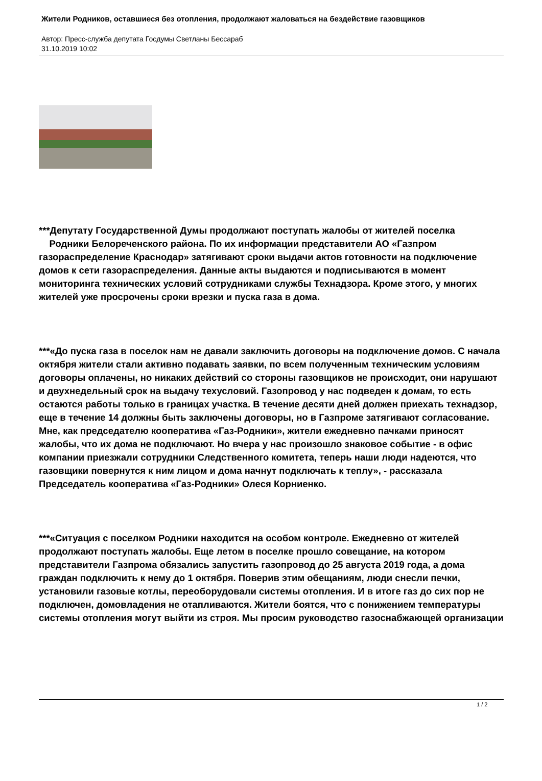Жители Родников, оставшиеся без отопления, продолжают жаловаться на бездействие газовщиков
Автор: Пресс-служба депутата Госдумы Светланы Бессараб
31.10.2019 10:02
***Депутату Государственной Думы продолжают поступать жалобы от жителей поселка Родники Белореченского района. По их информации представители АО «Газпром газораспределение Краснодар» затягивают сроки выдачи актов готовности на подключение домов к сети газораспределения. Данные акты выдаются и подписываются в момент мониторинга технических условий сотрудниками службы Технадзора. Кроме этого, у многих жителей уже просрочены сроки врезки и пуска газа в дома.
***«До пуска газа в поселок нам не давали заключить договоры на подключение домов. С начала октября жители стали активно подавать заявки, по всем полученным техническим условиям договоры оплачены, но никаких действий со стороны газовщиков не происходит, они нарушают и двухнедельный срок на выдачу техусловий. Газопровод у нас подведен к домам, то есть остаются работы только в границах участка. В течение десяти дней должен приехать технадзор, еще в течение 14 должны быть заключены договоры, но в Газпроме затягивают согласование. Мне, как председателю кооператива «Газ-Родники», жители ежедневно пачками приносят жалобы, что их дома не подключают. Но вчера у нас произошло знаковое событие - в офис компании приезжали сотрудники Следственного комитета, теперь наши люди надеются, что газовщики повернутся к ним лицом и дома начнут подключать к теплу», - рассказала Председатель кооператива «Газ-Родники» Олеся Корниенко.
***«Ситуация с поселком Родники находится на особом контроле. Ежедневно от жителей продолжают поступать жалобы. Еще летом в поселке прошло совещание, на котором представители Газпрома обязались запустить газопровод до 25 августа 2019 года, а дома граждан подключить к нему до 1 октября. Поверив этим обещаниям, люди снесли печки, установили газовые котлы, переоборудовали системы отопления. И в итоге газ до сих пор не подключен, домовладения не отапливаются. Жители боятся, что с понижением температуры системы отопления могут выйти из строя. Мы просим руководство газоснабжающей организации
1 / 2